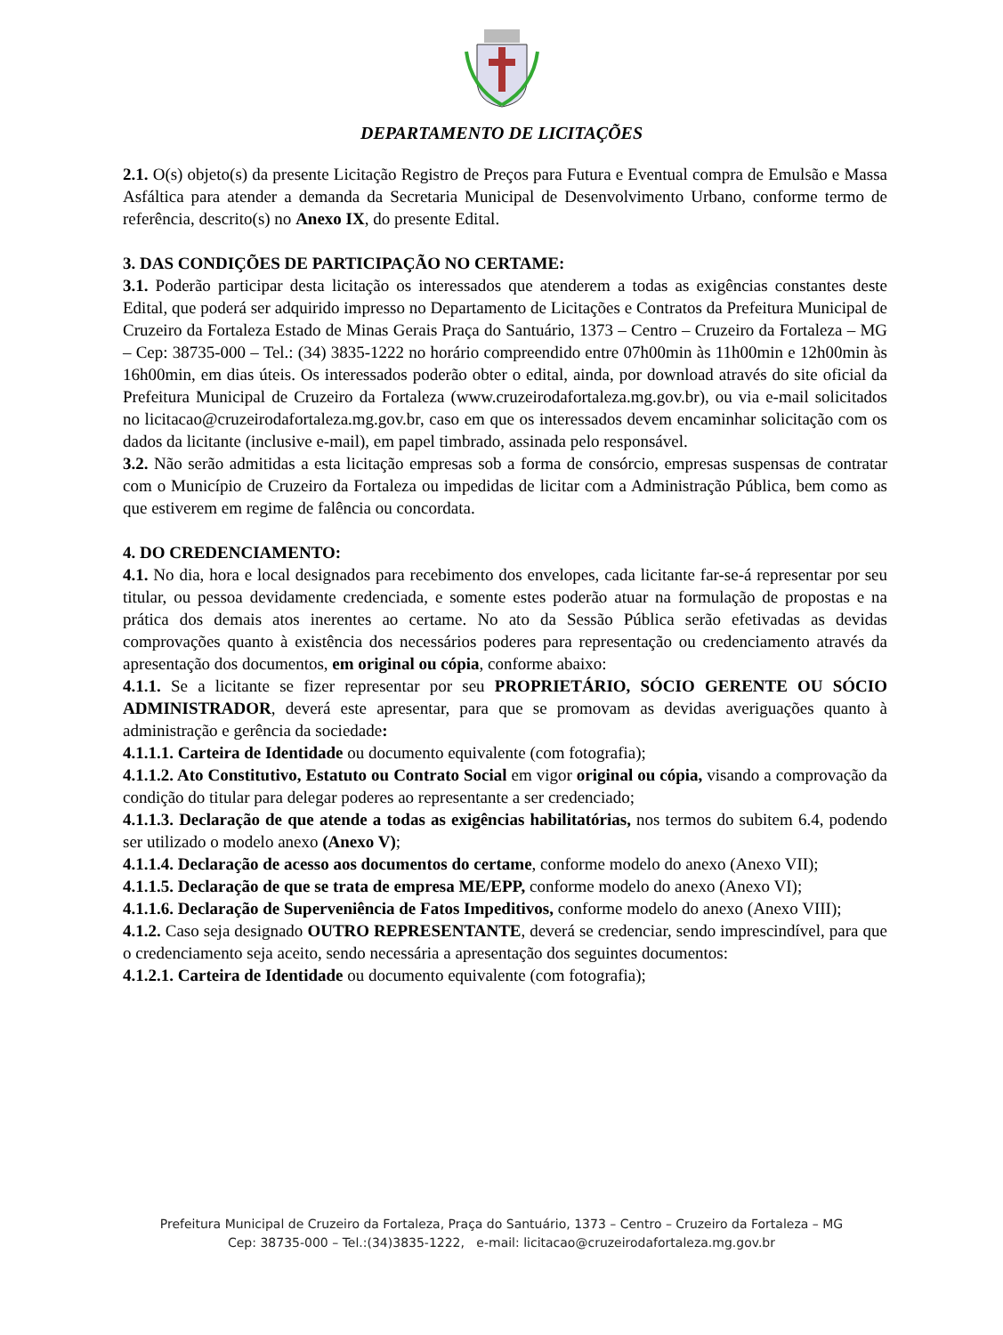DEPARTAMENTO DE LICITAÇÕES
2.1. O(s) objeto(s) da presente Licitação Registro de Preços para Futura e Eventual compra de Emulsão e Massa Asfáltica para atender a demanda da Secretaria Municipal de Desenvolvimento Urbano, conforme termo de referência, descrito(s) no Anexo IX, do presente Edital.
3. DAS CONDIÇÕES DE PARTICIPAÇÃO NO CERTAME:
3.1. Poderão participar desta licitação os interessados que atenderem a todas as exigências constantes deste Edital, que poderá ser adquirido impresso no Departamento de Licitações e Contratos da Prefeitura Municipal de Cruzeiro da Fortaleza Estado de Minas Gerais Praça do Santuário, 1373 – Centro – Cruzeiro da Fortaleza – MG – Cep: 38735-000 – Tel.: (34) 3835-1222 no horário compreendido entre 07h00min às 11h00min e 12h00min às 16h00min, em dias úteis. Os interessados poderão obter o edital, ainda, por download através do site oficial da Prefeitura Municipal de Cruzeiro da Fortaleza (www.cruzeirodafortaleza.mg.gov.br), ou via e-mail solicitados no licitacao@cruzeirodafortaleza.mg.gov.br, caso em que os interessados devem encaminhar solicitação com os dados da licitante (inclusive e-mail), em papel timbrado, assinada pelo responsável.
3.2. Não serão admitidas a esta licitação empresas sob a forma de consórcio, empresas suspensas de contratar com o Município de Cruzeiro da Fortaleza ou impedidas de licitar com a Administração Pública, bem como as que estiverem em regime de falência ou concordata.
4. DO CREDENCIAMENTO:
4.1. No dia, hora e local designados para recebimento dos envelopes, cada licitante far-se-á representar por seu titular, ou pessoa devidamente credenciada, e somente estes poderão atuar na formulação de propostas e na prática dos demais atos inerentes ao certame. No ato da Sessão Pública serão efetivadas as devidas comprovações quanto à existência dos necessários poderes para representação ou credenciamento através da apresentação dos documentos, em original ou cópia, conforme abaixo:
4.1.1. Se a licitante se fizer representar por seu PROPRIETÁRIO, SÓCIO GERENTE OU SÓCIO ADMINISTRADOR, deverá este apresentar, para que se promovam as devidas averiguações quanto à administração e gerência da sociedade:
4.1.1.1. Carteira de Identidade ou documento equivalente (com fotografia);
4.1.1.2. Ato Constitutivo, Estatuto ou Contrato Social em vigor original ou cópia, visando a comprovação da condição do titular para delegar poderes ao representante a ser credenciado;
4.1.1.3. Declaração de que atende a todas as exigências habilitatórias, nos termos do subitem 6.4, podendo ser utilizado o modelo anexo (Anexo V);
4.1.1.4. Declaração de acesso aos documentos do certame, conforme modelo do anexo (Anexo VII);
4.1.1.5. Declaração de que se trata de empresa ME/EPP, conforme modelo do anexo (Anexo VI);
4.1.1.6. Declaração de Superveniência de Fatos Impeditivos, conforme modelo do anexo (Anexo VIII);
4.1.2. Caso seja designado OUTRO REPRESENTANTE, deverá se credenciar, sendo imprescindível, para que o credenciamento seja aceito, sendo necessária a apresentação dos seguintes documentos:
4.1.2.1. Carteira de Identidade ou documento equivalente (com fotografia);
Prefeitura Municipal de Cruzeiro da Fortaleza, Praça do Santuário, 1373 – Centro – Cruzeiro da Fortaleza – MG
Cep: 38735-000 – Tel.:(34)3835-1222, e-mail: licitacao@cruzeirodafortaleza.mg.gov.br